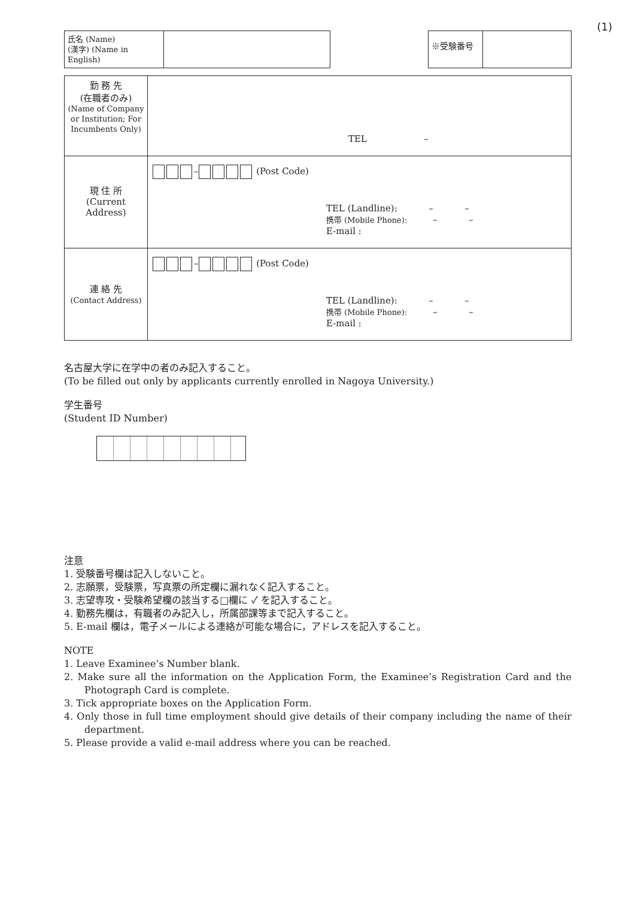(1)
| 氏名 (Name) (漢字) (Name in English) | |
| ※受験番号 | |
| 勤 務 先 (在職者のみ) (Name of Company or Institution; For Incumbents Only) | TEL – |
| 現 住 所 (Current Address) | – (Post Code) TEL (Landline): – – 携帯 (Mobile Phone): – – E-mail : |
| 連 絡 先 (Contact Address) | – (Post Code) TEL (Landline): – – 携帯 (Mobile Phone): – – E-mail : |
名古屋大学に在学中の者のみ記入すること。
(To be filled out only by applicants currently enrolled in Nagoya University.)
学生番号
(Student ID Number)
注意
1. 受験番号欄は記入しないこと。
2. 志願票，受験票，写真票の所定欄に漏れなく記入すること。
3. 志望専攻・受験希望欄の該当する□欄に ✓ を記入すること。
4. 勤務先欄は，有職者のみ記入し，所属部課等まで記入すること。
5. E-mail 欄は，電子メールによる連絡が可能な場合に，アドレスを記入すること。
NOTE
1. Leave Examinee’s Number blank.
2. Make sure all the information on the Application Form, the Examinee’s Registration Card and the Photograph Card is complete.
3. Tick appropriate boxes on the Application Form.
4. Only those in full time employment should give details of their company including the name of their department.
5. Please provide a valid e-mail address where you can be reached.